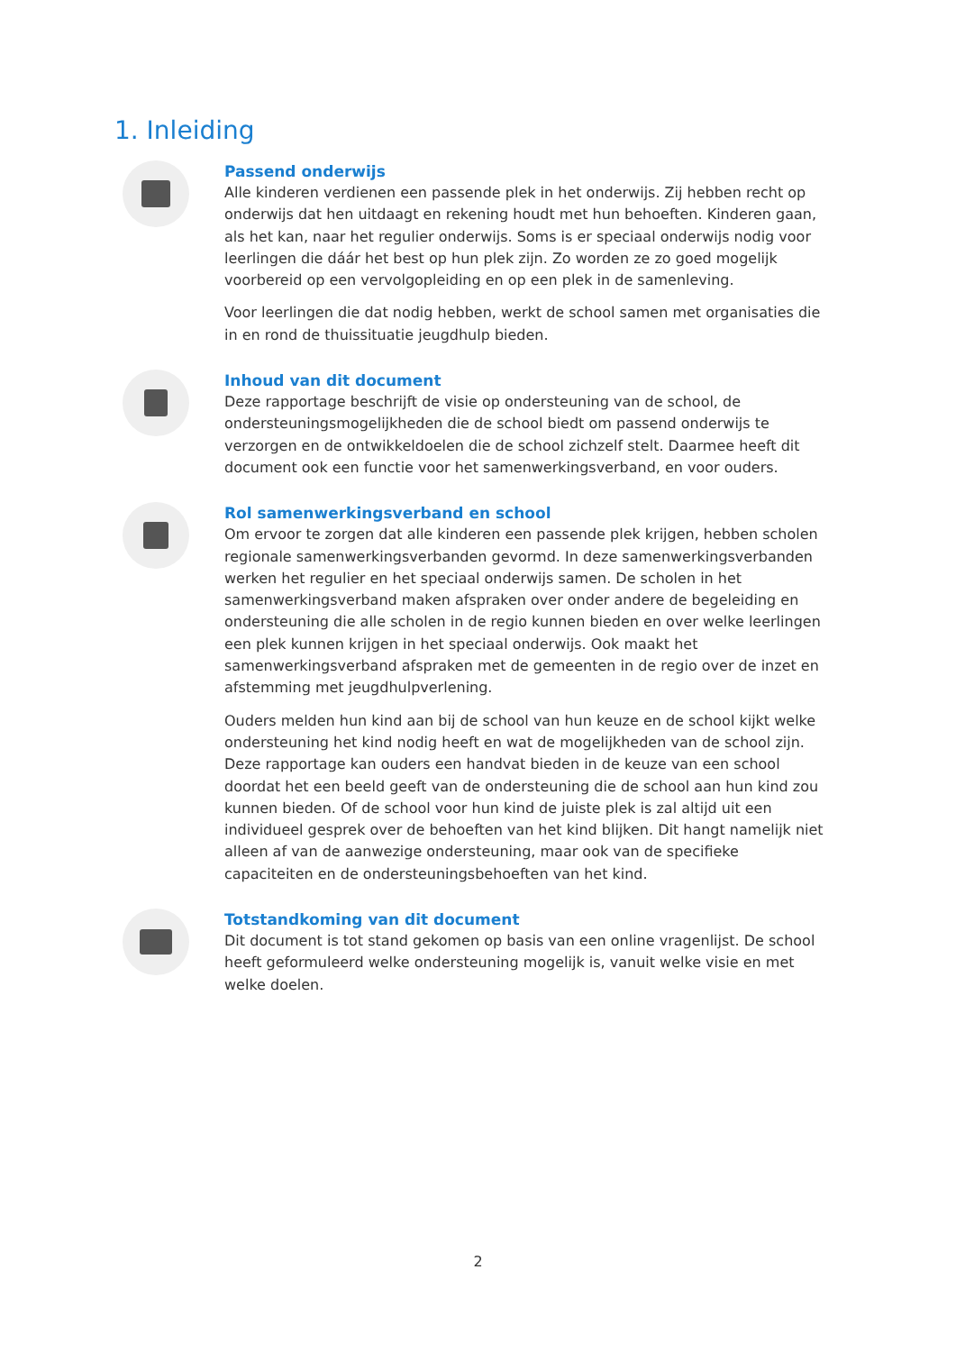1. Inleiding
Passend onderwijs
Alle kinderen verdienen een passende plek in het onderwijs. Zij hebben recht op onderwijs dat hen uitdaagt en rekening houdt met hun behoeften. Kinderen gaan, als het kan, naar het regulier onderwijs. Soms is er speciaal onderwijs nodig voor leerlingen die dáár het best op hun plek zijn. Zo worden ze zo goed mogelijk voorbereid op een vervolgopleiding en op een plek in de samenleving.
Voor leerlingen die dat nodig hebben, werkt de school samen met organisaties die in en rond de thuissituatie jeugdhulp bieden.
Inhoud van dit document
Deze rapportage beschrijft de visie op ondersteuning van de school, de ondersteuningsmogelijkheden die de school biedt om passend onderwijs te verzorgen en de ontwikkeldoelen die de school zichzelf stelt. Daarmee heeft dit document ook een functie voor het samenwerkingsverband, en voor ouders.
Rol samenwerkingsverband en school
Om ervoor te zorgen dat alle kinderen een passende plek krijgen, hebben scholen regionale samenwerkingsverbanden gevormd. In deze samenwerkingsverbanden werken het regulier en het speciaal onderwijs samen. De scholen in het samenwerkingsverband maken afspraken over onder andere de begeleiding en ondersteuning die alle scholen in de regio kunnen bieden en over welke leerlingen een plek kunnen krijgen in het speciaal onderwijs. Ook maakt het samenwerkingsverband afspraken met de gemeenten in de regio over de inzet en afstemming met jeugdhulpverlening.
Ouders melden hun kind aan bij de school van hun keuze en de school kijkt welke ondersteuning het kind nodig heeft en wat de mogelijkheden van de school zijn. Deze rapportage kan ouders een handvat bieden in de keuze van een school doordat het een beeld geeft van de ondersteuning die de school aan hun kind zou kunnen bieden. Of de school voor hun kind de juiste plek is zal altijd uit een individueel gesprek over de behoeften van het kind blijken. Dit hangt namelijk niet alleen af van de aanwezige ondersteuning, maar ook van de specifieke capaciteiten en de ondersteuningsbehoeften van het kind.
Totstandkoming van dit document
Dit document is tot stand gekomen op basis van een online vragenlijst. De school heeft geformuleerd welke ondersteuning mogelijk is, vanuit welke visie en met welke doelen.
2